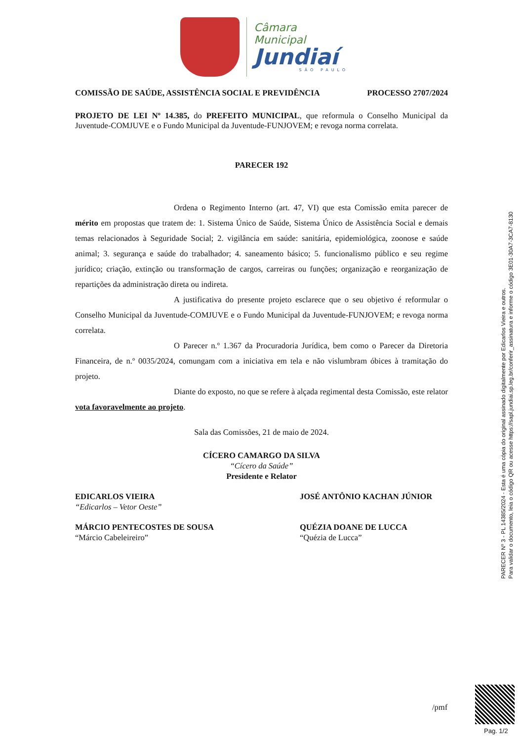Câmara Municipal
Jundiaí
SÃO PAULO
COMISSÃO DE SAÚDE, ASSISTÊNCIA SOCIAL E PREVIDÊNCIA PROCESSO 2707/2024
PROJETO DE LEI Nº 14.385, do PREFEITO MUNICIPAL, que reformula o Conselho Municipal da Juventude-COMJUVE e o Fundo Municipal da Juventude-FUNJOVEM; e revoga norma correlata.
PARECER 192
Ordena o Regimento Interno (art. 47, VI) que esta Comissão emita parecer de mérito em propostas que tratem de: 1. Sistema Único de Saúde, Sistema Único de Assistência Social e demais temas relacionados à Seguridade Social; 2. vigilância em saúde: sanitária, epidemiológica, zoonose e saúde animal; 3. segurança e saúde do trabalhador; 4. saneamento básico; 5. funcionalismo público e seu regime jurídico; criação, extinção ou transformação de cargos, carreiras ou funções; organização e reorganização de repartições da administração direta ou indireta.
A justificativa do presente projeto esclarece que o seu objetivo é reformular o Conselho Municipal da Juventude-COMJUVE e o Fundo Municipal da Juventude-FUNJOVEM; e revoga norma correlata.
O Parecer n.º 1.367 da Procuradoria Jurídica, bem como o Parecer da Diretoria Financeira, de n.º 0035/2024, comungam com a iniciativa em tela e não vislumbram óbices à tramitação do projeto.
Diante do exposto, no que se refere à alçada regimental desta Comissão, este relator vota favoravelmente ao projeto.
Sala das Comissões, 21 de maio de 2024.
CÍCERO CAMARGO DA SILVA
“Cícero da Saúde”
Presidente e Relator
EDICARLOS VIEIRA
“Edicarlos – Vetor Oeste”
JOSÉ ANTÔNIO KACHAN JÚNIOR
MÁRCIO PENTECOSTES DE SOUSA
“Márcio Cabeleireiro”
QUÉZIA DOANE DE LUCCA
“Quézia de Lucca”
/pmf
PARECER Nº 3 - PL 14385/2024 - Esta é uma cópia do original assinado digitalmente por Edicarlos Vieira e outros.
Para validar o documento, leia o código QR ou acesse https://sapl.jundiai.sp.leg.br/conferir_assinatura e informe o código 3E01-30A7-3CA7-8130
Pag. 1/2